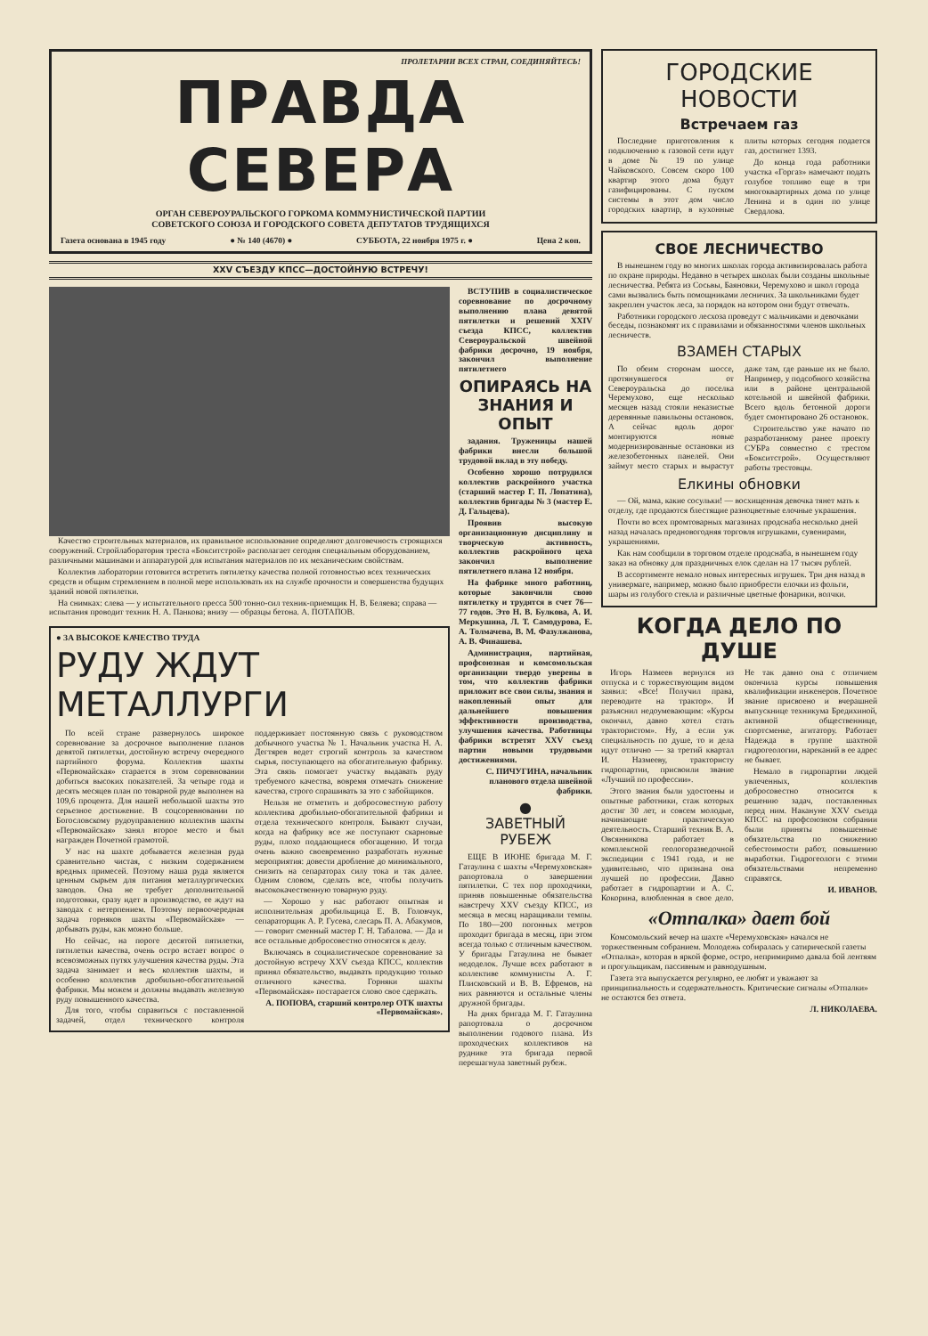ПРОЛЕТАРИИ ВСЕХ СТРАН, СОЕДИНЯЙТЕСЬ!
ПРАВДА СЕВЕРА
ОРГАН СЕВЕРОУРАЛЬСКОГО ГОРКОМА КОММУНИСТИЧЕСКОЙ ПАРТИИ
СОВЕТСКОГО СОЮЗА И ГОРОДСКОГО СОВЕТА ДЕПУТАТОВ ТРУДЯЩИХСЯ
Газета основана в 1945 году ● № 140 (4670) ● СУББОТА, 22 ноября 1975 г. ● Цена 2 коп.
XXV СЪЕЗДУ КПСС—ДОСТОЙНУЮ ВСТРЕЧУ!
Качество строительных материалов, их правильное использование определяют долговечность строящихся сооружений. Стройлаборатория треста «Бокситстрой» располагает сегодня специальным оборудованием, различными машинами и аппаратурой для испытания материалов по их механическим свойствам.
Коллектив лаборатории готовится встретить пятилетку качества полной готовностью всех технических средств и общим стремлением в полной мере использовать их на службе прочности и совершенства будущих зданий новой пятилетки.
На снимках: слева — у испытательного пресса 500 тонно-сил техник-приемщик Н. В. Беляева; справа — испытания проводит техник Н. А. Панкова; внизу — образцы бетона. А. ПОТАПОВ.
● ЗА ВЫСОКОЕ КАЧЕСТВО ТРУДА
РУДУ ЖДУТ МЕТАЛЛУРГИ
По всей стране развернулось широкое соревнование за досрочное выполнение планов девятой пятилетки, достойную встречу очередного партийного форума. Коллектив шахты «Первомайская» старается в этом соревновании добиться высоких показателей. За четыре года и десять месяцев план по товарной руде выполнен на 109,6 процента. Для нашей небольшой шахты это серьезное достижение. В соцсоревновании по Богословскому рудоуправлению коллектив шахты «Первомайская» занял второе место и был награжден Почетной грамотой.
У нас на шахте добывается железная руда сравнительно чистая, с низким содержанием вредных примесей. Поэтому наша руда является ценным сырьем для питания металлургических заводов. Она не требует дополнительной подготовки, сразу идет в производство, ее ждут на заводах с нетерпением. Поэтому первоочередная задача горняков шахты «Первомайская» — добывать руды, как можно больше.
Но сейчас, на пороге десятой пятилетки, пятилетки качества, очень остро встает вопрос о всевозможных путях улучшения качества руды. Эта задача занимает и весь коллектив шахты, и особенно коллектив дробильно-обогатительной фабрики. Мы можем и должны выдавать железную руду повышенного качества.
Для того, чтобы справиться с поставленной задачей, отдел технического контроля поддерживает постоянную связь с руководством добычного участка № 1. Начальник участка Н. А. Дегтярев ведет строгий контроль за качеством сырья, поступающего на обогатительную фабрику. Эта связь помогает участку выдавать руду требуемого качества, вовремя отмечать снижение качества, строго спрашивать за это с забойщиков.
Нельзя не отметить и добросовестную работу коллектива дробильно-обогатительной фабрики и отдела технического контроля. Бывают случаи, когда на фабрику все же поступают скарновые руды, плохо поддающиеся обогащению. И тогда очень важно своевременно разработать нужные мероприятия: довести дробление до минимального, снизить на сепараторах силу тока и так далее. Одним словом, сделать все, чтобы получить высококачественную товарную руду.
— Хорошо у нас работают опытная и исполнительная дробильщица Е. В. Головчук, сепараторщик А. Р. Гусева, слесарь П. А. Абакумов, — говорит сменный мастер Г. Н. Табалова. — Да и все остальные добросовестно относятся к делу.
Включаясь в социалистическое соревнование за достойную встречу XXV съезда КПСС, коллектив принял обязательство, выдавать продукцию только отличного качества. Горняки шахты «Первомайская» постарается слово свое сдержать.
А. ПОПОВА, старший контролер ОТК шахты «Первомайская».
ВСТУПИВ в социалистическое соревнование по досрочному выполнению плана девятой пятилетки и решений XXIV съезда КПСС, коллектив Североуральской швейной фабрики досрочно, 19 ноября, закончил выполнение пятилетнего
ОПИРАЯСЬ НА ЗНАНИЯ И ОПЫТ
задания. Труженицы нашей фабрики внесли большой трудовой вклад в эту победу.
Особенно хорошо потрудился коллектив раскройного участка (старший мастер Г. П. Лопатина), коллектив бригады № 3 (мастер Е. Д. Гальцева).
Проявив высокую организационную дисциплину и творческую активность, коллектив раскройного цеха закончил выполнение пятилетнего плана 12 ноября.
На фабрике много работниц, которые закончили свою пятилетку и трудятся в счет 76—77 годов. Это Н. В. Булкова, А. И. Меркушина, Л. Т. Самодурова, Е. А. Толмачева, В. М. Фазулжанова, А. В. Финашева.
Администрация, партийная, профсоюзная и комсомольская организации твердо уверены в том, что коллектив фабрики приложит все свои силы, знания и накопленный опыт для дальнейшего повышения эффективности производства, улучшения качества. Работницы фабрики встретят XXV съезд партии новыми трудовыми достижениями.
С. ПИЧУГИНА, начальник планового отдела швейной фабрики.
●
ЗАВЕТНЫЙ РУБЕЖ
ЕЩЕ В ИЮНЕ бригада М. Г. Гатаулина с шахты «Черемуховская» рапортовала о завершении пятилетки. С тех пор проходчики, приняв повышенные обязательства навстречу XXV съезду КПСС, из месяца в месяц наращивали темпы. По 180—200 погонных метров проходит бригада в месяц, при этом всегда только с отличным качеством. У бригады Гатаулина не бывает недоделок. Лучше всех работают в коллективе коммунисты А. Г. Плисковский и В. В. Ефремов, на них равняются и остальные члены дружной бригады.
На днях бригада М. Г. Гатаулина рапортовала о досрочном выполнении годового плана. Из проходческих коллективов на руднике эта бригада первой перешагнула заветный рубеж.
ГОРОДСКИЕ НОВОСТИ
Встречаем газ
Последние приготовления к подключению к газовой сети идут в доме № 19 по улице Чайковского. Совсем скоро 100 квартир этого дома будут газифицированы. С пуском системы в этот дом число городских квартир, в кухонные плиты которых сегодня подается газ, достигнет 1393.
До конца года работники участка «Горгаз» намечают подать голубое топливо еще в три многоквартирных дома по улице Ленина и в один по улице Свердлова.
СВОЕ ЛЕСНИЧЕСТВО
В нынешнем году во многих школах города активизировалась работа по охране природы. Недавно в четырех школах были созданы школьные лесничества. Ребята из Сосьвы, Баяновки, Черемухово и школ города сами вызвались быть помощниками лесничих. За школьниками будет закреплен участок леса, за порядок на котором они будут отвечать.
Работники городского лесхоза проведут с мальчиками и девочками беседы, познакомят их с правилами и обязанностями членов школьных лесничеств.
ВЗАМЕН СТАРЫХ
По обеим сторонам шоссе, протянувшегося от Североуральска до поселка Черемухово, еще несколько месяцев назад стояли неказистые деревянные павильоны остановок. А сейчас вдоль дорог монтируются новые модернизированные остановки из железобетонных панелей. Они займут место старых и вырастут даже там, где раньше их не было. Например, у подсобного хозяйства или в районе центральной котельной и швейной фабрики. Всего вдоль бетонной дороги будет смонтировано 26 остановок.
Строительство уже начато по разработанному ранее проекту СУБРа совместно с трестом «Бокситстрой». Осуществляют работы трестовцы.
Елкины обновки
— Ой, мама, какие сосульки! — восхищенная девочка тянет мать к отделу, где продаются блестящие разноцветные елочные украшения.
Почти во всех промтоварных магазинах продснаба несколько дней назад началась предновогодняя торговля игрушками, сувенирами, украшениями.
Как нам сообщили в торговом отделе продснаба, в нынешнем году заказ на обновку для праздничных елок сделан на 17 тысяч рублей.
В ассортименте немало новых интересных игрушек. Три дня назад в универмаге, например, можно было приобрести елочки из фольги, шары из голубого стекла и различные цветные фонарики, волчки.
КОГДА ДЕЛО ПО ДУШЕ
Игорь Назмеев вернулся из отпуска и с торжествующим видом заявил: «Все! Получил права, переводите на трактор». И разъяснил недоумевающим: «Курсы окончил, давно хотел стать трактористом». Ну, а если уж специальность по душе, то и дела идут отлично — за третий квартал И. Назмееву, трактористу гидропартии, присвоили звание «Лучший по профессии».
Этого звания были удостоены и опытные работники, стаж которых достиг 30 лет, и совсем молодые, начинающие практическую деятельность. Старший техник В. А. Овсянникова работает в комплексной геологоразведочной экспедиции с 1941 года, и не удивительно, что признана она лучшей по профессии. Давно работает в гидропартии и А. С. Кокорина, влюбленная в свое дело. Не так давно она с отличием окончила курсы повышения квалификации инженеров. Почетное звание присвоено и вчерашней выпускнице техникума Бредихиной, активной общественнице, спортсменке, агитатору. Работает Надежда в группе шахтной гидрогеологии, нареканий в ее адрес не бывает.
Немало в гидропартии людей увлеченных, коллектив добросовестно относится к решению задач, поставленных перед ним. Накануне XXV съезда КПСС на профсоюзном собрании были приняты повышенные обязательства по снижению себестоимости работ, повышению выработки. Гидрогеологи с этими обязательствами непременно справятся.
И. ИВАНОВ.
«Отпалка» дает бой
Комсомольский вечер на шахте «Черемуховская» начался не торжественным собранием. Молодежь собиралась у сатирической газеты «Отпалка», которая в яркой форме, остро, непримиримо давала бой лентяям и прогульщикам, пассивным и равнодушным.
Газета эта выпускается регулярно, ее любят и уважают за принципиальность и содержательность. Критические сигналы «Отпалки» не остаются без ответа.
Л. НИКОЛАЕВА.